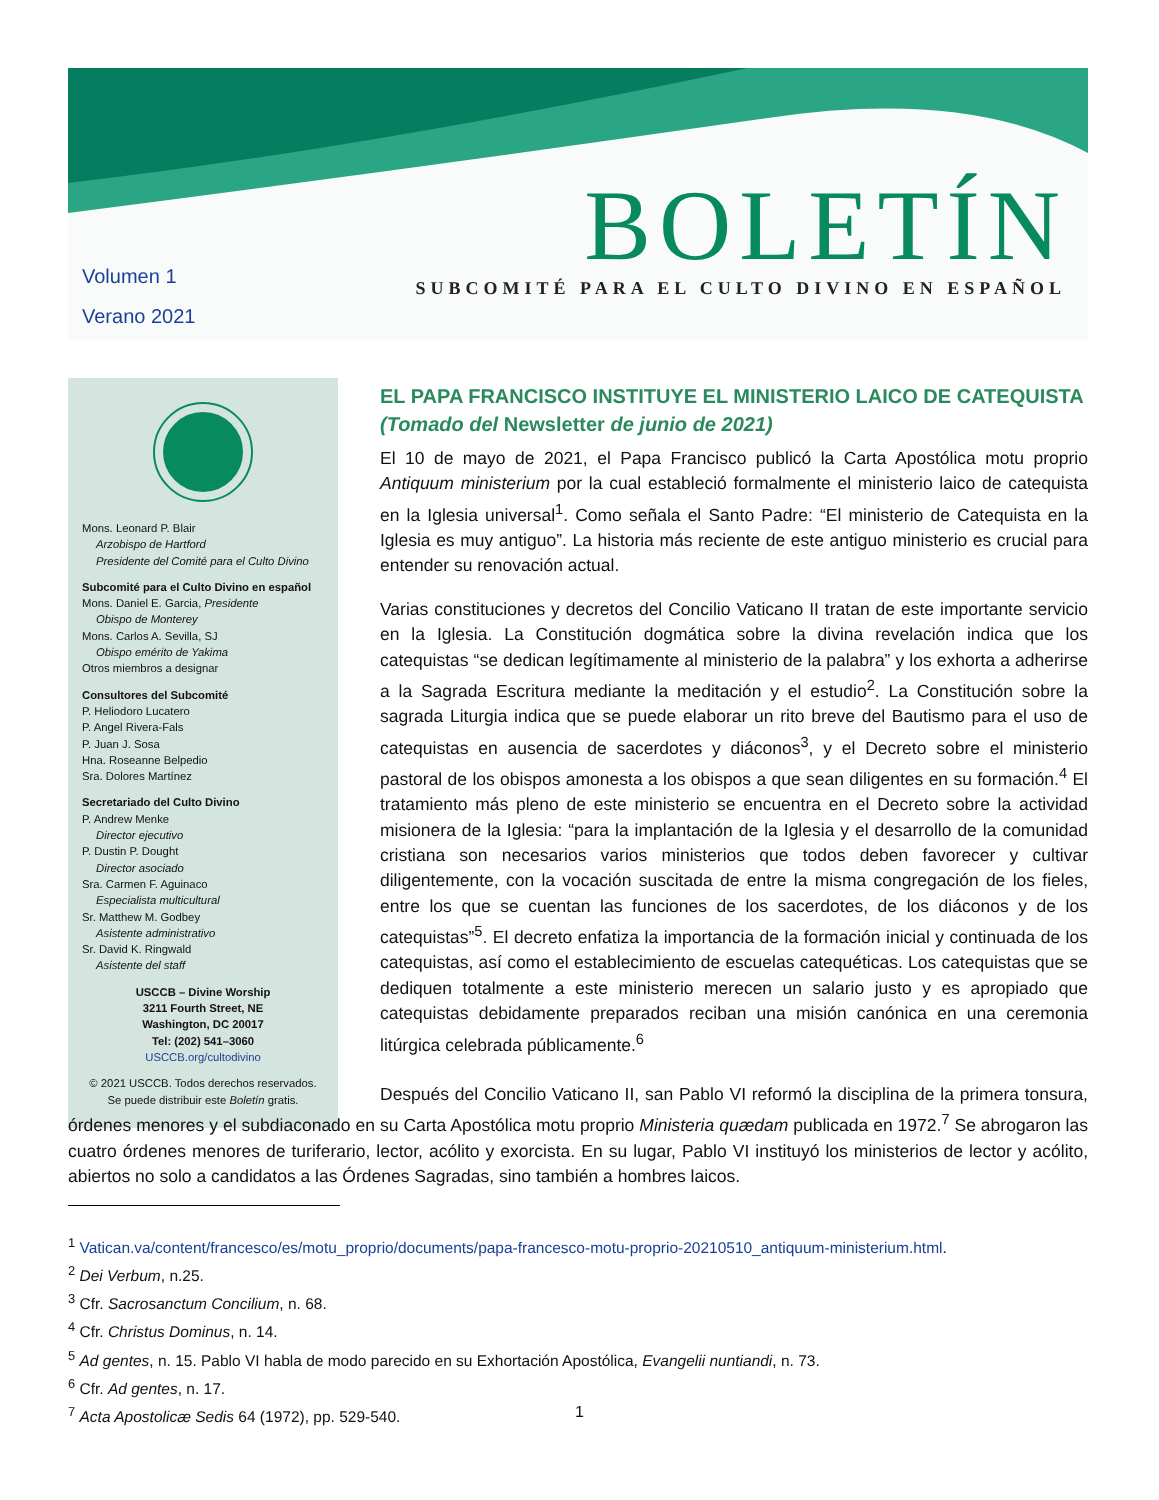BOLETÍN
SUBCOMITÉ PARA EL CULTO DIVINO EN ESPAÑOL
Volumen 1
Verano 2021
Mons. Leonard P. Blair
Arzobispo de Hartford
Presidente del Comité para el Culto Divino
Subcomité para el Culto Divino en español
Mons. Daniel E. Garcia, Presidente
Obispo de Monterey
Mons. Carlos A. Sevilla, SJ
Obispo emérito de Yakima
Otros miembros a designar
Consultores del Subcomité
P. Heliodoro Lucatero
P. Angel Rivera-Fals
P. Juan J. Sosa
Hna. Roseanne Belpedio
Sra. Dolores Martínez
Secretariado del Culto Divino
P. Andrew Menke
Director ejecutivo
P. Dustin P. Dought
Director asociado
Sra. Carmen F. Aguinaco
Especialista multicultural
Sr. Matthew M. Godbey
Asistente administrativo
Sr. David K. Ringwald
Asistente del staff
USCCB – Divine Worship
3211 Fourth Street, NE
Washington, DC 20017
Tel: (202) 541–3060
USCCB.org/cultodivino
© 2021 USCCB. Todos derechos reservados.
Se puede distribuir este Boletín gratis.
EL PAPA FRANCISCO INSTITUYE EL MINISTERIO LAICO DE CATEQUISTA
(Tomado del Newsletter de junio de 2021)
El 10 de mayo de 2021, el Papa Francisco publicó la Carta Apostólica motu proprio Antiquum ministerium por la cual estableció formalmente el ministerio laico de catequista en la Iglesia universal<sup>1</sup>. Como señala el Santo Padre: “El ministerio de Catequista en la Iglesia es muy antiguo”. La historia más reciente de este antiguo ministerio es crucial para entender su renovación actual.
Varias constituciones y decretos del Concilio Vaticano II tratan de este importante servicio en la Iglesia. La Constitución dogmática sobre la divina revelación indica que los catequistas “se dedican legítimamente al ministerio de la palabra” y los exhorta a adherirse a la Sagrada Escritura mediante la meditación y el estudio<sup>2</sup>. La Constitución sobre la sagrada Liturgia indica que se puede elaborar un rito breve del Bautismo para el uso de catequistas en ausencia de sacerdotes y diáconos<sup>3</sup>, y el Decreto sobre el ministerio pastoral de los obispos amonesta a los obispos a que sean diligentes en su formación.<sup>4</sup> El tratamiento más pleno de este ministerio se encuentra en el Decreto sobre la actividad misionera de la Iglesia: “para la implantación de la Iglesia y el desarrollo de la comunidad cristiana son necesarios varios ministerios que todos deben favorecer y cultivar diligentemente, con la vocación suscitada de entre la misma congregación de los fieles, entre los que se cuentan las funciones de los sacerdotes, de los diáconos y de los catequistas”<sup>5</sup>. El decreto enfatiza la importancia de la formación inicial y continuada de los catequistas, así como el establecimiento de escuelas catequéticas. Los catequistas que se dediquen totalmente a este ministerio merecen un salario justo y es apropiado que catequistas debidamente preparados reciban una misión canónica en una ceremonia litúrgica celebrada públicamente.<sup>6</sup>
Después del Concilio Vaticano II, san Pablo VI reformó la disciplina de la primera tonsura, órdenes menores y el subdiaconado en su Carta Apostólica motu proprio Ministeria quædam publicada en 1972.<sup>7</sup> Se abrogaron las cuatro órdenes menores de turiferario, lector, acólito y exorcista. En su lugar, Pablo VI instituyó los ministerios de lector y acólito, abiertos no solo a candidatos a las Órdenes Sagradas, sino también a hombres laicos.
<sup>1</sup> Vatican.va/content/francesco/es/motu_proprio/documents/papa-francesco-motu-proprio-20210510_antiquum-ministerium.html.
<sup>2</sup> Dei Verbum, n.25.
<sup>3</sup> Cfr. Sacrosanctum Concilium, n. 68.
<sup>4</sup> Cfr. Christus Dominus, n. 14.
<sup>5</sup> Ad gentes, n. 15. Pablo VI habla de modo parecido en su Exhortación Apostólica, Evangelii nuntiandi, n. 73.
<sup>6</sup> Cfr. Ad gentes, n. 17.
<sup>7</sup> Acta Apostolicæ Sedis 64 (1972), pp. 529-540.
1